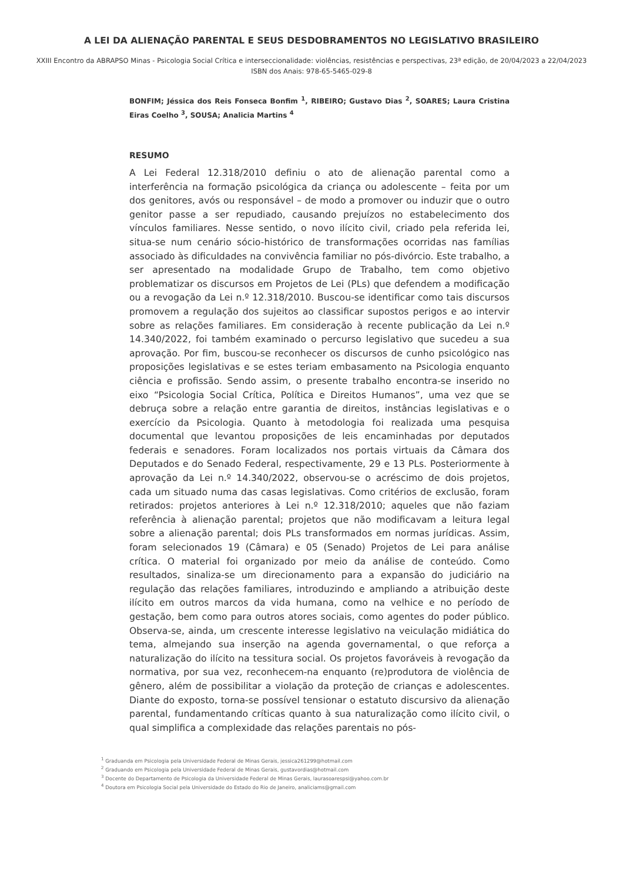A LEI DA ALIENAÇÃO PARENTAL E SEUS DESDOBRAMENTOS NO LEGISLATIVO BRASILEIRO
XXIII Encontro da ABRAPSO Minas - Psicologia Social Crítica e interseccionalidade: violências, resistências e perspectivas, 23ª edição, de 20/04/2023 a 22/04/2023
ISBN dos Anais: 978-65-5465-029-8
BONFIM; Jéssica dos Reis Fonseca Bonfim <sup>1</sup>, RIBEIRO; Gustavo Dias <sup>2</sup>, SOARES; Laura Cristina Eiras Coelho <sup>3</sup>, SOUSA; Analicia Martins <sup>4</sup>
RESUMO
A Lei Federal 12.318/2010 definiu o ato de alienação parental como a interferência na formação psicológica da criança ou adolescente – feita por um dos genitores, avós ou responsável – de modo a promover ou induzir que o outro genitor passe a ser repudiado, causando prejuízos no estabelecimento dos vínculos familiares. Nesse sentido, o novo ilícito civil, criado pela referida lei, situa-se num cenário sócio-histórico de transformações ocorridas nas famílias associado às dificuldades na convivência familiar no pós-divórcio. Este trabalho, a ser apresentado na modalidade Grupo de Trabalho, tem como objetivo problematizar os discursos em Projetos de Lei (PLs) que defendem a modificação ou a revogação da Lei n.º 12.318/2010. Buscou-se identificar como tais discursos promovem a regulação dos sujeitos ao classificar supostos perigos e ao intervir sobre as relações familiares. Em consideração à recente publicação da Lei n.º 14.340/2022, foi também examinado o percurso legislativo que sucedeu a sua aprovação. Por fim, buscou-se reconhecer os discursos de cunho psicológico nas proposições legislativas e se estes teriam embasamento na Psicologia enquanto ciência e profissão. Sendo assim, o presente trabalho encontra-se inserido no eixo “Psicologia Social Crítica, Política e Direitos Humanos”, uma vez que se debruça sobre a relação entre garantia de direitos, instâncias legislativas e o exercício da Psicologia. Quanto à metodologia foi realizada uma pesquisa documental que levantou proposições de leis encaminhadas por deputados federais e senadores. Foram localizados nos portais virtuais da Câmara dos Deputados e do Senado Federal, respectivamente, 29 e 13 PLs. Posteriormente à aprovação da Lei n.º 14.340/2022, observou-se o acréscimo de dois projetos, cada um situado numa das casas legislativas. Como critérios de exclusão, foram retirados: projetos anteriores à Lei n.º 12.318/2010; aqueles que não faziam referência à alienação parental; projetos que não modificavam a leitura legal sobre a alienação parental; dois PLs transformados em normas jurídicas. Assim, foram selecionados 19 (Câmara) e 05 (Senado) Projetos de Lei para análise crítica. O material foi organizado por meio da análise de conteúdo. Como resultados, sinaliza-se um direcionamento para a expansão do judiciário na regulação das relações familiares, introduzindo e ampliando a atribuição deste ilícito em outros marcos da vida humana, como na velhice e no período de gestação, bem como para outros atores sociais, como agentes do poder público. Observa-se, ainda, um crescente interesse legislativo na veiculação midiática do tema, almejando sua inserção na agenda governamental, o que reforça a naturalização do ilícito na tessitura social. Os projetos favoráveis à revogação da normativa, por sua vez, reconhecem-na enquanto (re)produtora de violência de gênero, além de possibilitar a violação da proteção de crianças e adolescentes. Diante do exposto, torna-se possível tensionar o estatuto discursivo da alienação parental, fundamentando críticas quanto à sua naturalização como ilícito civil, o qual simplifica a complexidade das relações parentais no pós-
<sup>1</sup> Graduanda em Psicologia pela Universidade Federal de Minas Gerais, jessica261299@hotmail.com
<sup>2</sup> Graduando em Psicologia pela Universidade Federal de Minas Gerais, gustavordias@hotmail.com
<sup>3</sup> Docente do Departamento de Psicologia da Universidade Federal de Minas Gerais, laurasoarespsi@yahoo.com.br
<sup>4</sup> Doutora em Psicologia Social pela Universidade do Estado do Rio de Janeiro, analiciams@gmail.com